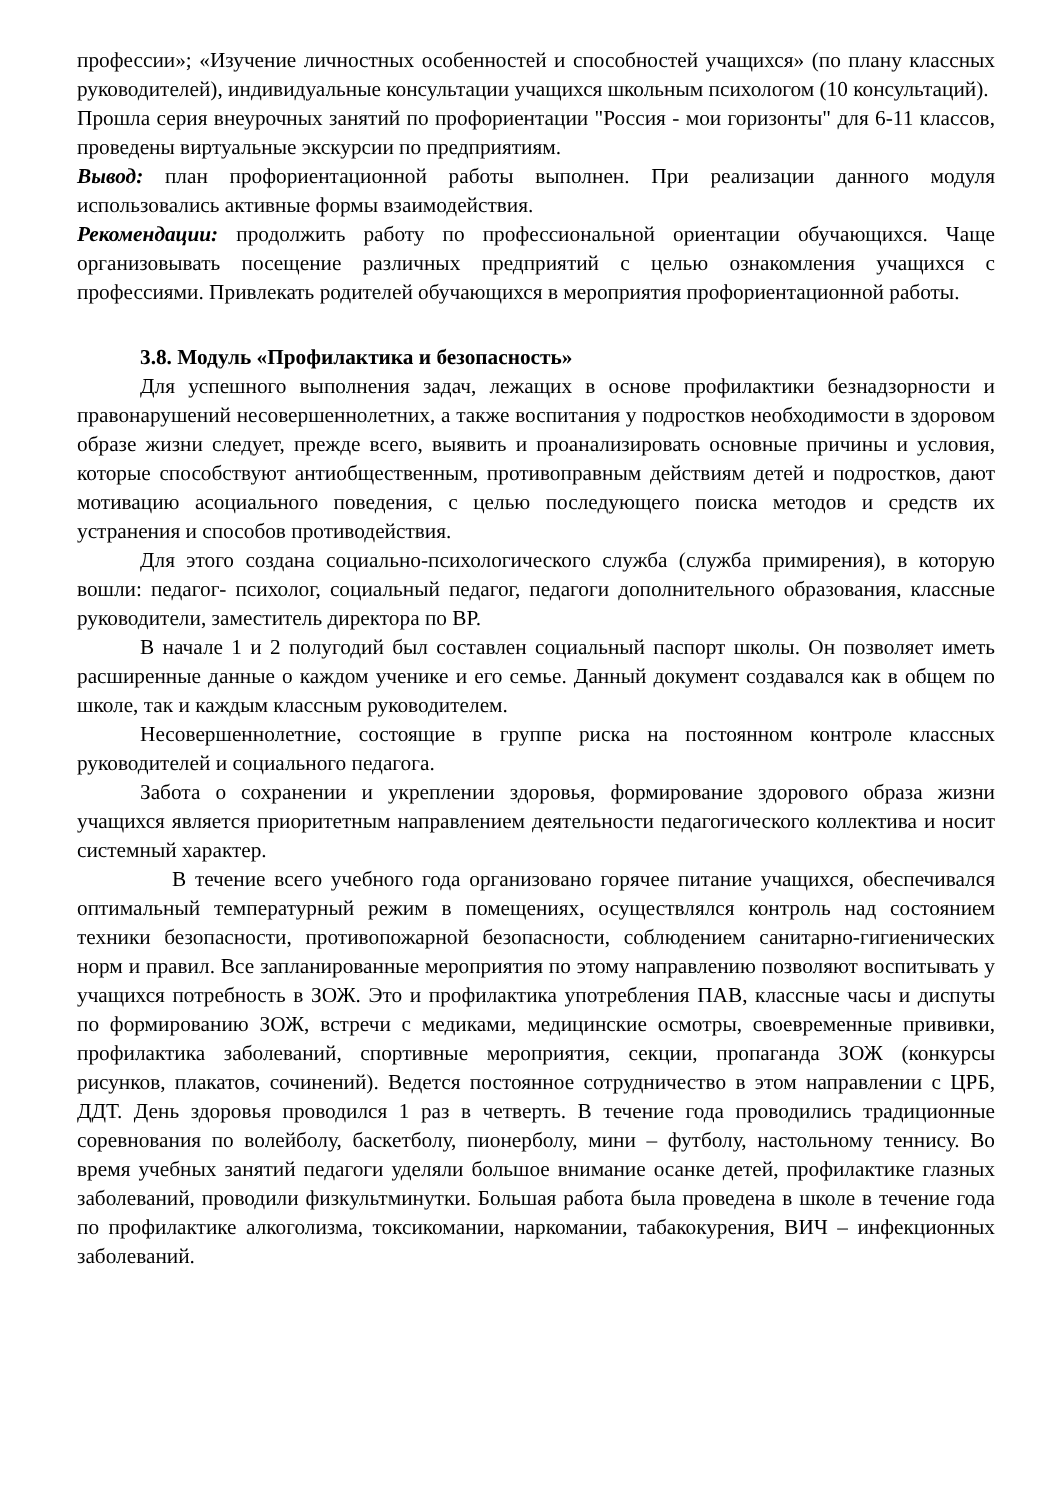профессии»; «Изучение личностных особенностей и способностей учащихся» (по плану классных руководителей), индивидуальные консультации учащихся школьным психологом (10 консультаций).
Прошла серия внеурочных занятий по профориентации "Россия - мои горизонты" для 6-11 классов, проведены виртуальные экскурсии по предприятиям.
Вывод: план профориентационной работы выполнен. При реализации данного модуля использовались активные формы взаимодействия.
Рекомендации: продолжить работу по профессиональной ориентации обучающихся. Чаще организовывать посещение различных предприятий с целью ознакомления учащихся с профессиями. Привлекать родителей обучающихся в мероприятия профориентационной работы.
3.8. Модуль «Профилактика и безопасность»
Для успешного выполнения задач, лежащих в основе профилактики безнадзорности и правонарушений несовершеннолетних, а также воспитания у подростков необходимости в здоровом образе жизни следует, прежде всего, выявить и проанализировать основные причины и условия, которые способствуют антиобщественным, противоправным действиям детей и подростков, дают мотивацию асоциального поведения, с целью последующего поиска методов и средств их устранения и способов противодействия.
Для этого создана социально-психологического служба (служба примирения), в которую вошли: педагог- психолог, социальный педагог, педагоги дополнительного образования, классные руководители, заместитель директора по ВР.
В начале 1 и 2 полугодий был составлен социальный паспорт школы. Он позволяет иметь расширенные данные о каждом ученике и его семье. Данный документ создавался как в общем по школе, так и каждым классным руководителем.
Несовершеннолетние, состоящие в группе риска на постоянном контроле классных руководителей и социального педагога.
Забота о сохранении и укреплении здоровья, формирование здорового образа жизни учащихся является приоритетным направлением деятельности педагогического коллектива и носит системный характер.
В течение всего учебного года организовано горячее питание учащихся, обеспечивался оптимальный температурный режим в помещениях, осуществлялся контроль над состоянием техники безопасности, противопожарной безопасности, соблюдением санитарно-гигиенических норм и правил. Все запланированные мероприятия по этому направлению позволяют воспитывать у учащихся потребность в ЗОЖ. Это и профилактика употребления ПАВ, классные часы и диспуты по формированию ЗОЖ, встречи с медиками, медицинские осмотры, своевременные прививки, профилактика заболеваний, спортивные мероприятия, секции, пропаганда ЗОЖ (конкурсы рисунков, плакатов, сочинений). Ведется постоянное сотрудничество в этом направлении с ЦРБ, ДДТ. День здоровья проводился 1 раз в четверть. В течение года проводились традиционные соревнования по волейболу, баскетболу, пионерболу, мини – футболу, настольному теннису. Во время учебных занятий педагоги уделяли большое внимание осанке детей, профилактике глазных заболеваний, проводили физкультминутки. Большая работа была проведена в школе в течение года по профилактике алкоголизма, токсикомании, наркомании, табакокурения, ВИЧ – инфекционных заболеваний.